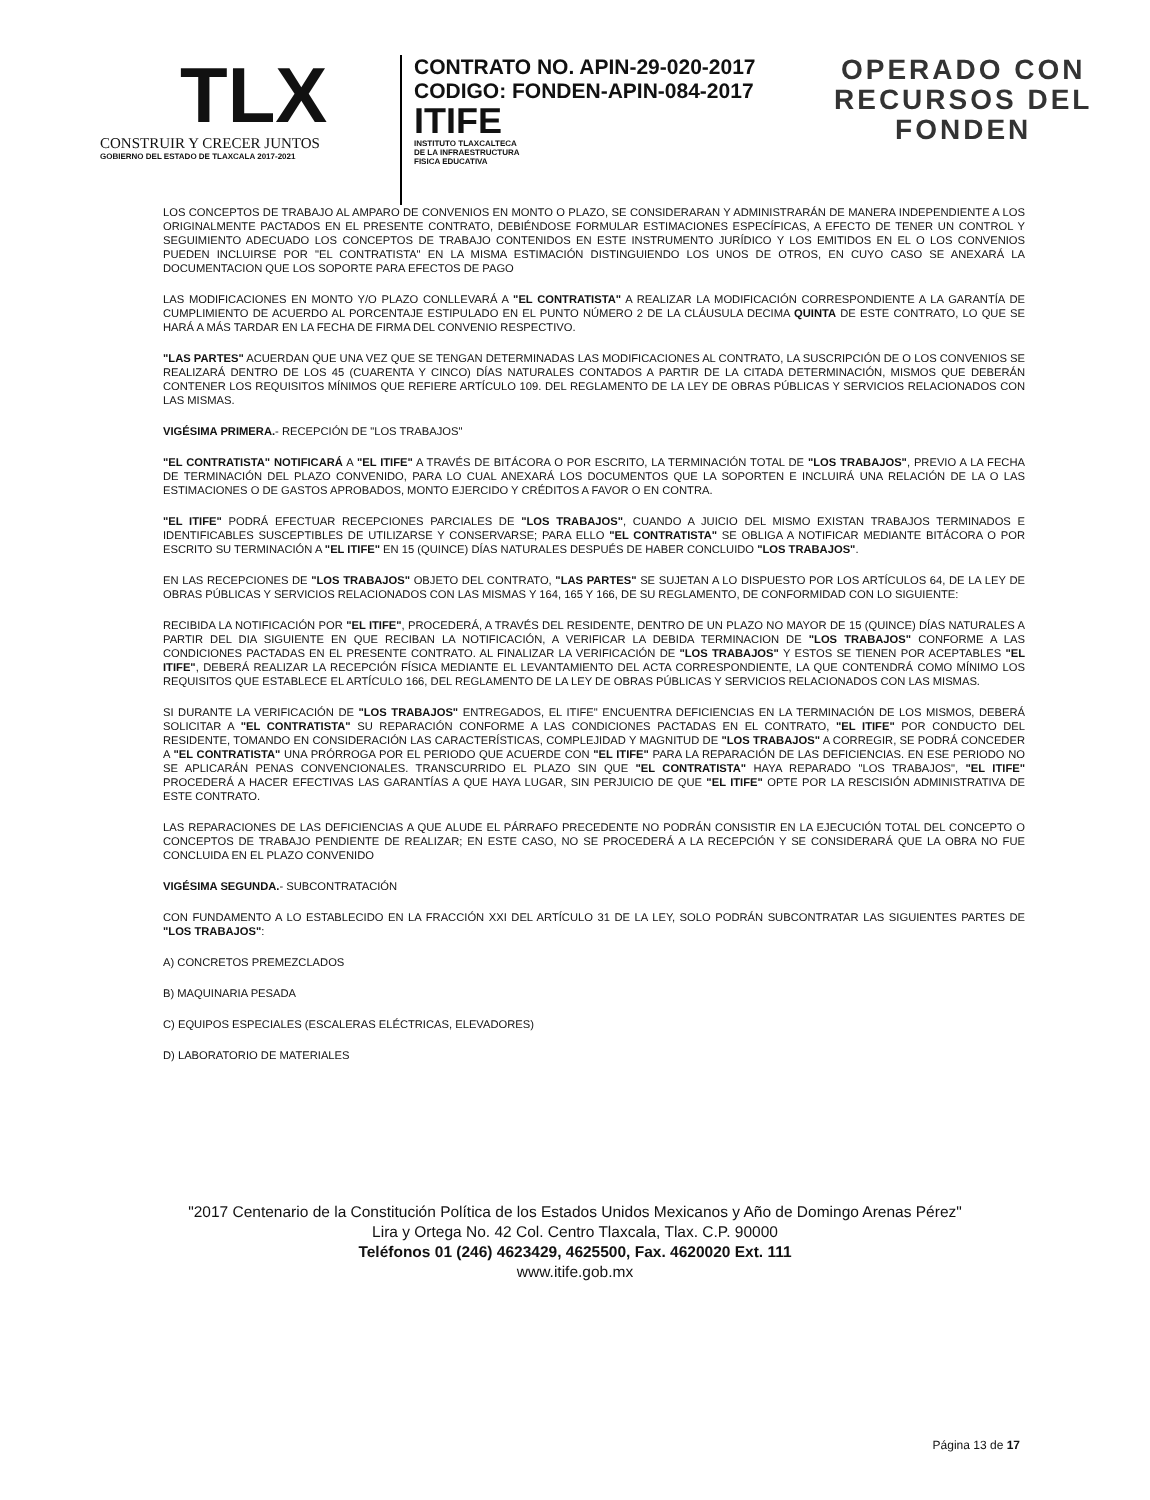TLX
CONSTRUIR Y CRECER JUNTOS
GOBIERNO DEL ESTADO DE TLAXCALA 2017-2021
CONTRATO NO. APIN-29-020-2017
CODIGO: FONDEN-APIN-084-2017
ITIFE
INSTITUTO TLAXCALTECA
DE LA INFRAESTRUCTURA
FISICA EDUCATIVA
OPERADO CON
RECURSOS DEL
FONDEN
LOS CONCEPTOS DE TRABAJO AL AMPARO DE CONVENIOS EN MONTO O PLAZO, SE CONSIDERARAN Y ADMINISTRARÁN DE MANERA INDEPENDIENTE A LOS ORIGINALMENTE PACTADOS EN EL PRESENTE CONTRATO, DEBIÉNDOSE FORMULAR ESTIMACIONES ESPECÍFICAS, A EFECTO DE TENER UN CONTROL Y SEGUIMIENTO ADECUADO LOS CONCEPTOS DE TRABAJO CONTENIDOS EN ESTE INSTRUMENTO JURÍDICO Y LOS EMITIDOS EN EL O LOS CONVENIOS PUEDEN INCLUIRSE POR "EL CONTRATISTA" EN LA MISMA ESTIMACIÓN DISTINGUIENDO LOS UNOS DE OTROS, EN CUYO CASO SE ANEXARÁ LA DOCUMENTACION QUE LOS SOPORTE PARA EFECTOS DE PAGO
LAS MODIFICACIONES EN MONTO Y/O PLAZO CONLLEVARÁ A "EL CONTRATISTA" A REALIZAR LA MODIFICACIÓN CORRESPONDIENTE A LA GARANTÍA DE CUMPLIMIENTO DE ACUERDO AL PORCENTAJE ESTIPULADO EN EL PUNTO NÚMERO 2 DE LA CLÁUSULA DECIMA QUINTA DE ESTE CONTRATO, LO QUE SE HARÁ A MÁS TARDAR EN LA FECHA DE FIRMA DEL CONVENIO RESPECTIVO.
"LAS PARTES" ACUERDAN QUE UNA VEZ QUE SE TENGAN DETERMINADAS LAS MODIFICACIONES AL CONTRATO, LA SUSCRIPCIÓN DE O LOS CONVENIOS SE REALIZARÁ DENTRO DE LOS 45 (CUARENTA Y CINCO) DÍAS NATURALES CONTADOS A PARTIR DE LA CITADA DETERMINACIÓN, MISMOS QUE DEBERÁN CONTENER LOS REQUISITOS MÍNIMOS QUE REFIERE ARTÍCULO 109. DEL REGLAMENTO DE LA LEY DE OBRAS PÚBLICAS Y SERVICIOS RELACIONADOS CON LAS MISMAS.
VIGÉSIMA PRIMERA.- RECEPCIÓN DE "LOS TRABAJOS"
"EL CONTRATISTA" NOTIFICARÁ A "EL ITIFE" A TRAVÉS DE BITÁCORA O POR ESCRITO, LA TERMINACIÓN TOTAL DE "LOS TRABAJOS", PREVIO A LA FECHA DE TERMINACIÓN DEL PLAZO CONVENIDO, PARA LO CUAL ANEXARÁ LOS DOCUMENTOS QUE LA SOPORTEN E INCLUIRÁ UNA RELACIÓN DE LA O LAS ESTIMACIONES O DE GASTOS APROBADOS, MONTO EJERCIDO Y CRÉDITOS A FAVOR O EN CONTRA.
"EL ITIFE" PODRÁ EFECTUAR RECEPCIONES PARCIALES DE "LOS TRABAJOS", CUANDO A JUICIO DEL MISMO EXISTAN TRABAJOS TERMINADOS E IDENTIFICABLES SUSCEPTIBLES DE UTILIZARSE Y CONSERVARSE; PARA ELLO "EL CONTRATISTA" SE OBLIGA A NOTIFICAR MEDIANTE BITÁCORA O POR ESCRITO SU TERMINACIÓN A "EL ITIFE" EN 15 (QUINCE) DÍAS NATURALES DESPUÉS DE HABER CONCLUIDO "LOS TRABAJOS".
EN LAS RECEPCIONES DE "LOS TRABAJOS" OBJETO DEL CONTRATO, "LAS PARTES" SE SUJETAN A LO DISPUESTO POR LOS ARTÍCULOS 64, DE LA LEY DE OBRAS PÚBLICAS Y SERVICIOS RELACIONADOS CON LAS MISMAS Y 164, 165 Y 166, DE SU REGLAMENTO, DE CONFORMIDAD CON LO SIGUIENTE:
RECIBIDA LA NOTIFICACIÓN POR "EL ITIFE", PROCEDERÁ, A TRAVÉS DEL RESIDENTE, DENTRO DE UN PLAZO NO MAYOR DE 15 (QUINCE) DÍAS NATURALES A PARTIR DEL DIA SIGUIENTE EN QUE RECIBAN LA NOTIFICACIÓN, A VERIFICAR LA DEBIDA TERMINACION DE "LOS TRABAJOS" CONFORME A LAS CONDICIONES PACTADAS EN EL PRESENTE CONTRATO. AL FINALIZAR LA VERIFICACIÓN DE "LOS TRABAJOS" Y ESTOS SE TIENEN POR ACEPTABLES "EL ITIFE", DEBERÁ REALIZAR LA RECEPCIÓN FÍSICA MEDIANTE EL LEVANTAMIENTO DEL ACTA CORRESPONDIENTE, LA QUE CONTENDRÁ COMO MÍNIMO LOS REQUISITOS QUE ESTABLECE EL ARTÍCULO 166, DEL REGLAMENTO DE LA LEY DE OBRAS PÚBLICAS Y SERVICIOS RELACIONADOS CON LAS MISMAS.
SI DURANTE LA VERIFICACIÓN DE "LOS TRABAJOS" ENTREGADOS, EL ITIFE" ENCUENTRA DEFICIENCIAS EN LA TERMINACIÓN DE LOS MISMOS, DEBERÁ SOLICITAR A "EL CONTRATISTA" SU REPARACIÓN CONFORME A LAS CONDICIONES PACTADAS EN EL CONTRATO, "EL ITIFE" POR CONDUCTO DEL RESIDENTE, TOMANDO EN CONSIDERACIÓN LAS CARACTERÍSTICAS, COMPLEJIDAD Y MAGNITUD DE "LOS TRABAJOS" A CORREGIR, SE PODRÁ CONCEDER A "EL CONTRATISTA" UNA PRÓRROGA POR EL PERIODO QUE ACUERDE CON "EL ITIFE" PARA LA REPARACIÓN DE LAS DEFICIENCIAS. EN ESE PERIODO NO SE APLICARÁN PENAS CONVENCIONALES. TRANSCURRIDO EL PLAZO SIN QUE "EL CONTRATISTA" HAYA REPARADO "LOS TRABAJOS", "EL ITIFE" PROCEDERÁ A HACER EFECTIVAS LAS GARANTÍAS A QUE HAYA LUGAR, SIN PERJUICIO DE QUE "EL ITIFE" OPTE POR LA RESCISIÓN ADMINISTRATIVA DE ESTE CONTRATO.
LAS REPARACIONES DE LAS DEFICIENCIAS A QUE ALUDE EL PÁRRAFO PRECEDENTE NO PODRÁN CONSISTIR EN LA EJECUCIÓN TOTAL DEL CONCEPTO O CONCEPTOS DE TRABAJO PENDIENTE DE REALIZAR; EN ESTE CASO, NO SE PROCEDERÁ A LA RECEPCIÓN Y SE CONSIDERARÁ QUE LA OBRA NO FUE CONCLUIDA EN EL PLAZO CONVENIDO
VIGÉSIMA SEGUNDA.- SUBCONTRATACIÓN
CON FUNDAMENTO A LO ESTABLECIDO EN LA FRACCIÓN XXI DEL ARTÍCULO 31 DE LA LEY, SOLO PODRÁN SUBCONTRATAR LAS SIGUIENTES PARTES DE "LOS TRABAJOS":
A) CONCRETOS PREMEZCLADOS
B) MAQUINARIA PESADA
C) EQUIPOS ESPECIALES (ESCALERAS ELÉCTRICAS, ELEVADORES)
D) LABORATORIO DE MATERIALES
"2017 Centenario de la Constitución Política de los Estados Unidos Mexicanos y Año de Domingo Arenas Pérez"
Lira y Ortega No. 42 Col. Centro Tlaxcala, Tlax. C.P. 90000
Teléfonos 01 (246) 4623429, 4625500, Fax. 4620020 Ext. 111
www.itife.gob.mx
Página 13 de 17